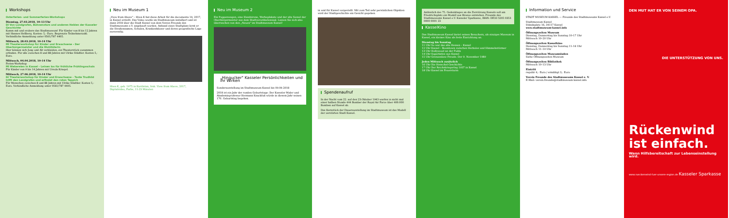Workshops
Osterferien- und Sommerferien-Workshops
Dienstag, 27.03.2018, 10–13 Uhr
DI Von Landgrafen, Bühnenstars und anderen Helden der Kasseler Geschichte
Komm mit und erobere das Stadtmuseum! Für Kinder von 8 bis 12 Jahren mit Hannes Hellberg. Kosten: 5,- Euro. Begrenzte Teilnehmerzahl. Verbindliche Anmeldung unter 0561/787 4405.
Mittwoch, 28.03.2018, 10–14 Uhr
MI Theaterworkshop für Kinder und Erwachsene – Der Oberbürgermeister und die Wohltäterin
Hier können sich Jung und Alt verkleiden, ein Theaterstück zusammen erfinden. Für alle zwischen 8 und 88 Jahren mit Ulrike Städtler. Kosten 5,- Euro.
Mittwoch, 04.04.2018, 10–14 Uhr
Ferien-Workshop
MI Webereien in Kassel – Leinen los für fröhliche Frühlingsschals
Für Kinder von 9 bis 14 Jahren mit Ursula Kriegel.
Mittwoch, 27.06.2018, 10–14 Uhr
DI Theaterworkshop für Kinder und Erwachsene – Tante Trudhild trifft den Landgrafen und erfindet den roten Teppich
Für Menschen zwischen 8 und 88 Jahren mit Ulrike Städtler. Kosten 5,- Euro. Verbindliche Anmeldung unter 0561/787 4405.
Neu im Museum 1
„View from Above" – Hiwa K hat diese Arbeit für die documenta 14, 2017, in Kassel erstellt. Das Video wurde im Stadtmuseum installiert und ist dann 2018 über die Stadt Kassel von dem Verein Freunde des Stadtmuseums e.V. angekauft worden. Anhand eines Stadtplans lernt er die Straßennamen, Schulen, Krankenhäuser und deren geografische Lage auswendig.
Hiwa K, geb. 1975 in Kurdistan, Irak. View from Above, 2017, Digitalvideo, Farbe, 11:23 Minuten
Neu im Museum 2
Ein Puppenwagen, eine Handsirene, Werbeplakate und der alte Sessel der Oberbürgermeister aus dem Stadtverordnetensaal. Lassen Sie sich also überraschen von den „Neuen" im Stadtmuseum Kassel!
„Hingucker" Kasseler Persönlichkeiten und ihr Wirken
Sonderausstellung im Stadtmuseum Kassel bis 09.09.2018
2018 ist ein Jahr der runden Geburtstage: Der Kasseler Maler und Akademieprofessor Hermann Knackfuß würde in diesem Jahr seinen 170. Geburtstag begehen.
in und für Kassel vorgestellt. Mit zum Teil sehr persönlichen Objekten wird der Stadtgeschichte ein Gesicht gegeben.
Spendenaufruf
In der Nacht vom 22. auf den 23.Oktober 1943 warfen in nicht mal einer halben Stunde 444 Bomber der Royal Air Force über 400.000 Bomben auf Kassel ab.
Das Kernstück der Dauerausstellung im Stadtmuseum ist das Modell der zerstörten Stadt Kassel.
Anlässlich des 75. Gedenktages an die Zerstörung Kassels soll am Friedrichsplatz ein Modell aus Bronze entstehen. Freunde des Stadtmuseums Kassel e.V. Kasseler Sparkasse, IBAN: DE33 5205 0353 0000 0001 23
KasselKino
Das Stadtmuseum Kassel bietet seinen Besuchern, als einziges Museum in Kassel, ein kleines Kino als feste Einrichtung an.
Dienstag bis Sonntag
11 Uhr So war das alte Hessen – Kassel
12 Uhr Kassel – Boomtown zwischen Herkules und Himmelsstürmer
13 Uhr Hollywood an der Fulda
14 Uhr Superlative aus Kassel
15 Uhr Grenzenlose Freude. Der 9. November 1989
Jeden Mittwoch zusätzlich
16 Uhr Die Henschel-Geschichte
17 Uhr Der Reichskriegertag 1937 in Kassel
18 Uhr Kassel im Feuersturm
Information und Service
STADT MUSEUM KASSEL — Freunde des Stadtmuseums Kassel e.V.
Stadtmuseum Kassel
Ständeplatz 16, 34117 Kassel
www.stadtmuseum-kassel.info
Öffnungszeiten Museum
Dienstag, Donnerstag bis Sonntag 10–17 Uhr
Mittwoch 10–20 Uhr
Öffnungszeiten Kasselkino
Dienstag, Donnerstag bis Sonntag 11–16 Uhr
Mittwoch 11–19 Uhr
Öffnungszeiten Museumsladen
Siehe Öffnungszeiten Museum
Öffnungszeiten Bibliothek
Mittwoch 10–13 Uhr
Eintritt
regulär 4,- Euro / ermäßigt 3,- Euro
Verein Freunde des Stadtmuseums Kassel e. V.
E-Mail: verein.freunde@stadtmuseum-kassel.info
DEN MUT HAT ER VON SEINEM OPA.
DIE UNTERSTÜTZUNG VON UNS.
Rückenwind ist einfach.
Wenn Hilfsbereitschaft zur Lebenseinstellung wird.
www.rueckenwind-fuer-unsere-region.de Kasseler Sparkasse